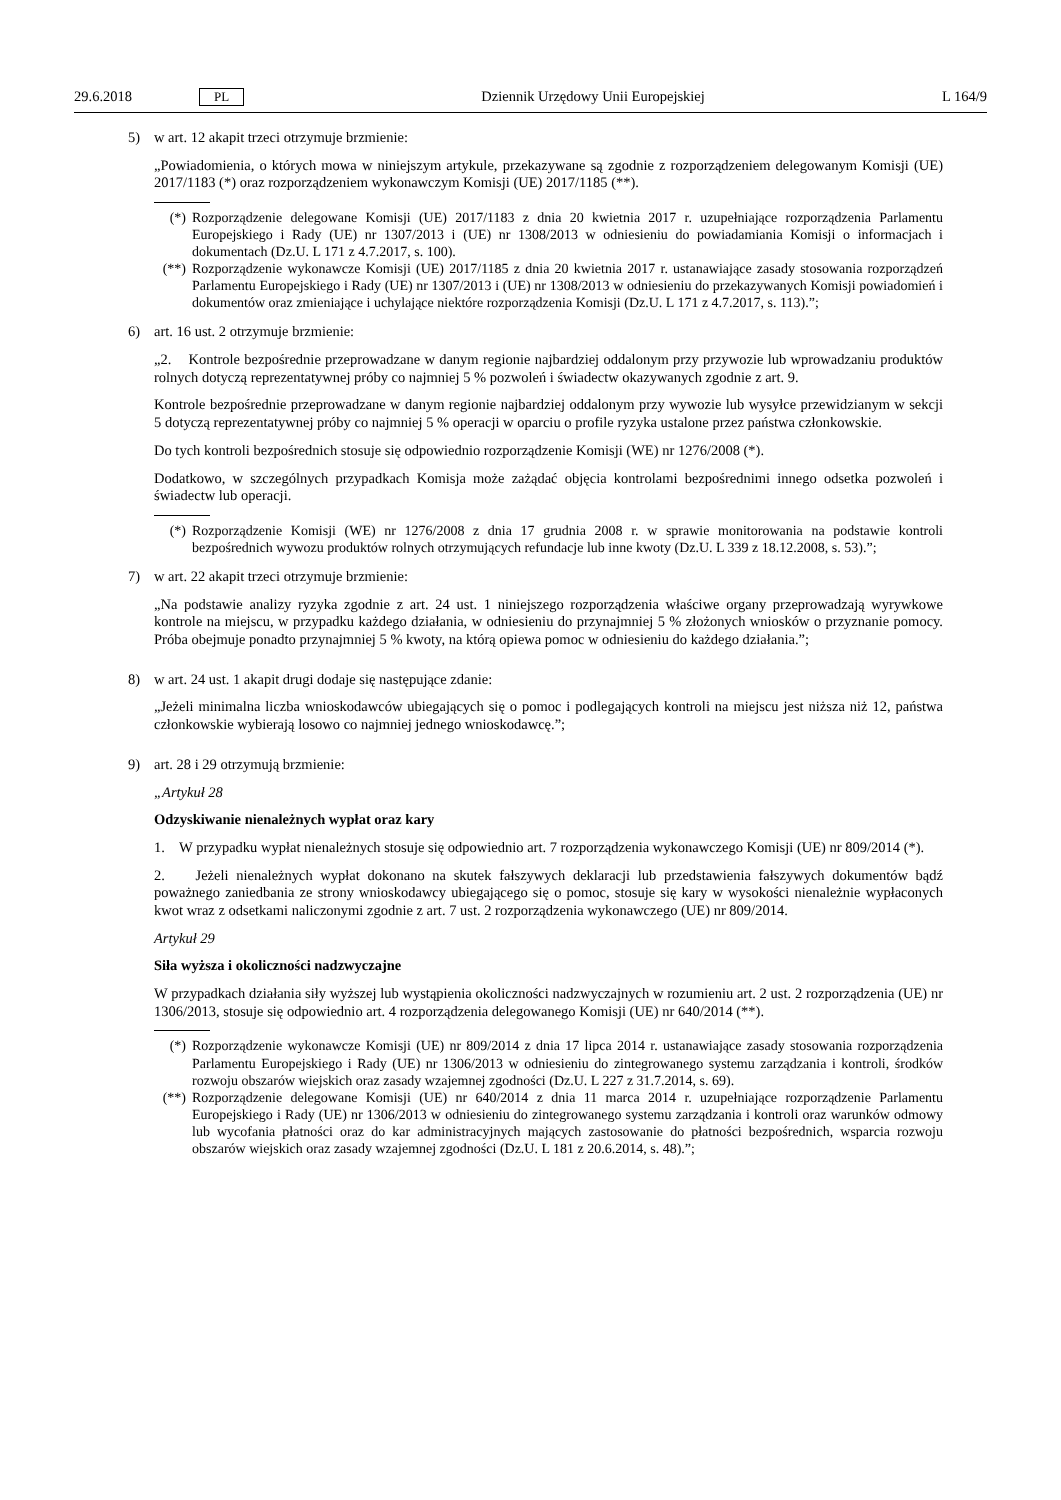29.6.2018 PL Dziennik Urzędowy Unii Europejskiej L 164/9
5) w art. 12 akapit trzeci otrzymuje brzmienie:
„Powiadomienia, o których mowa w niniejszym artykule, przekazywane są zgodnie z rozporządzeniem delegowanym Komisji (UE) 2017/1183 (*) oraz rozporządzeniem wykonawczym Komisji (UE) 2017/1185 (**).
(*) Rozporządzenie delegowane Komisji (UE) 2017/1183 z dnia 20 kwietnia 2017 r. uzupełniające rozporządzenia Parlamentu Europejskiego i Rady (UE) nr 1307/2013 i (UE) nr 1308/2013 w odniesieniu do powiadamiania Komisji o informacjach i dokumentach (Dz.U. L 171 z 4.7.2017, s. 100).
(**) Rozporządzenie wykonawcze Komisji (UE) 2017/1185 z dnia 20 kwietnia 2017 r. ustanawiające zasady stosowania rozporządzeń Parlamentu Europejskiego i Rady (UE) nr 1307/2013 i (UE) nr 1308/2013 w odniesieniu do przekazywanych Komisji powiadomień i dokumentów oraz zmieniające i uchylające niektóre rozporządzenia Komisji (Dz.U. L 171 z 4.7.2017, s. 113).”;
6) art. 16 ust. 2 otrzymuje brzmienie:
„2. Kontrole bezpośrednie przeprowadzane w danym regionie najbardziej oddalonym przy przywozie lub wprowadzaniu produktów rolnych dotyczą reprezentatywnej próby co najmniej 5 % pozwoleń i świadectw okazywanych zgodnie z art. 9.
Kontrole bezpośrednie przeprowadzane w danym regionie najbardziej oddalonym przy wywozie lub wysyłce przewidzianym w sekcji 5 dotyczą reprezentatywnej próby co najmniej 5 % operacji w oparciu o profile ryzyka ustalone przez państwa członkowskie.
Do tych kontroli bezpośrednich stosuje się odpowiednio rozporządzenie Komisji (WE) nr 1276/2008 (*).
Dodatkowo, w szczególnych przypadkach Komisja może zażądać objęcia kontrolami bezpośrednimi innego odsetka pozwoleń i świadectw lub operacji.
(*) Rozporządzenie Komisji (WE) nr 1276/2008 z dnia 17 grudnia 2008 r. w sprawie monitorowania na podstawie kontroli bezpośrednich wywozu produktów rolnych otrzymujących refundacje lub inne kwoty (Dz.U. L 339 z 18.12.2008, s. 53).”;
7) w art. 22 akapit trzeci otrzymuje brzmienie:
„Na podstawie analizy ryzyka zgodnie z art. 24 ust. 1 niniejszego rozporządzenia właściwe organy przeprowadzają wyrywkowe kontrole na miejscu, w przypadku każdego działania, w odniesieniu do przynajmniej 5 % złożonych wniosków o przyznanie pomocy. Próba obejmuje ponadto przynajmniej 5 % kwoty, na którą opiewa pomoc w odniesieniu do każdego działania.”;
8) w art. 24 ust. 1 akapit drugi dodaje się następujące zdanie:
„Jeżeli minimalna liczba wnioskodawców ubiegających się o pomoc i podlegających kontroli na miejscu jest niższa niż 12, państwa członkowskie wybierają losowo co najmniej jednego wnioskodawcę.”;
9) art. 28 i 29 otrzymują brzmienie:
„Artykuł 28
Odzyskiwanie nienależnych wypłat oraz kary
1. W przypadku wypłat nienależnych stosuje się odpowiednio art. 7 rozporządzenia wykonawczego Komisji (UE) nr 809/2014 (*).
2. Jeżeli nienależnych wypłat dokonano na skutek fałszywych deklaracji lub przedstawienia fałszywych dokumentów bądź poważnego zaniedbania ze strony wnioskodawcy ubiegającego się o pomoc, stosuje się kary w wysokości nienależnie wypłaconych kwot wraz z odsetkami naliczonymi zgodnie z art. 7 ust. 2 rozporządzenia wykonawczego (UE) nr 809/2014.
Artykuł 29
Siła wyższa i okoliczności nadzwyczajne
W przypadkach działania siły wyższej lub wystąpienia okoliczności nadzwyczajnych w rozumieniu art. 2 ust. 2 rozporządzenia (UE) nr 1306/2013, stosuje się odpowiednio art. 4 rozporządzenia delegowanego Komisji (UE) nr 640/2014 (**).
(*) Rozporządzenie wykonawcze Komisji (UE) nr 809/2014 z dnia 17 lipca 2014 r. ustanawiające zasady stosowania rozporządzenia Parlamentu Europejskiego i Rady (UE) nr 1306/2013 w odniesieniu do zintegro­wanego systemu zarządzania i kontroli, środków rozwoju obszarów wiejskich oraz zasady wzajemnej zgodności (Dz.U. L 227 z 31.7.2014, s. 69).
(**) Rozporządzenie delegowane Komisji (UE) nr 640/2014 z dnia 11 marca 2014 r. uzupełniające rozporządzenie Parlamentu Europejskiego i Rady (UE) nr 1306/2013 w odniesieniu do zintegrowanego systemu zarządzania i kontroli oraz warunków odmowy lub wycofania płatności oraz do kar administracyjnych mających zastosowanie do płatności bezpośrednich, wsparcia rozwoju obszarów wiejskich oraz zasady wzajemnej zgodności (Dz.U. L 181 z 20.6.2014, s. 48).”;